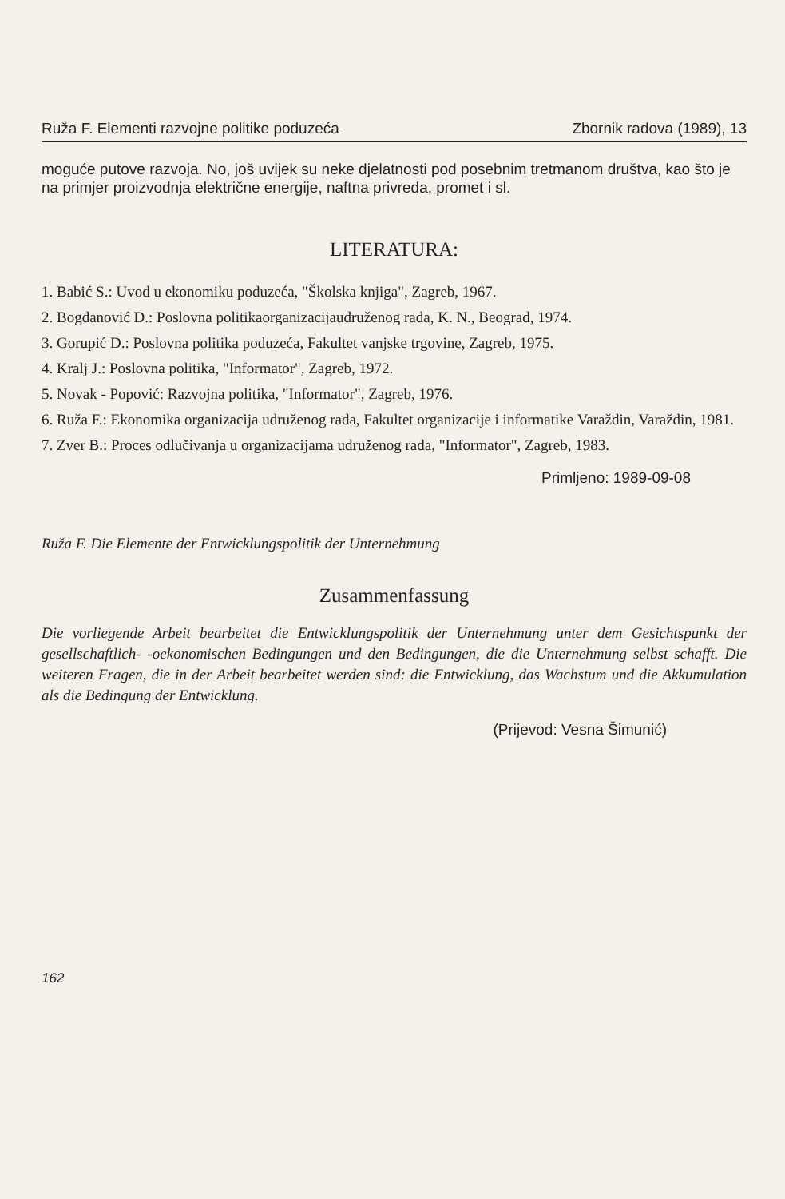Ruža F. Elementi razvojne politike poduzeća Zbornik radova (1989), 13
moguće putove razvoja. No, još uvijek su neke djelatnosti pod posebnim tretmanom društva, kao što je na primjer proizvodnja električne energije, naftna privreda, promet i sl.
LITERATURA:
1. Babić S.: Uvod u ekonomiku poduzeća, "Školska knjiga", Zagreb, 1967.
2. Bogdanović D.: Poslovna politikaorganizacijaudruženog rada, K. N., Beograd, 1974.
3. Gorupić D.: Poslovna politika poduzeća, Fakultet vanjske trgovine, Zagreb, 1975.
4. Kralj J.: Poslovna politika, "Informator", Zagreb, 1972.
5. Novak - Popović: Razvojna politika, "Informator", Zagreb, 1976.
6. Ruža F.: Ekonomika organizacija udruženog rada, Fakultet organizacije i informatike Varaždin, Varaždin, 1981.
7. Zver B.: Proces odlučivanja u organizacijama udruženog rada, "Informator", Zagreb, 1983.
Primljeno: 1989-09-08
Ruža F. Die Elemente der Entwicklungspolitik der Unternehmung
Zusammenfassung
Die vorliegende Arbeit bearbeitet die Entwicklungspolitik der Unternehmung unter dem Gesichtspunkt der gesellschaftlich- -oekonomischen Bedingungen und den Bedingungen, die die Unternehmung selbst schafft. Die weiteren Fragen, die in der Arbeit bearbeitet werden sind: die Entwicklung, das Wachstum und die Akkumulation als die Bedingung der Entwicklung.
(Prijevod: Vesna Šimunić)
162